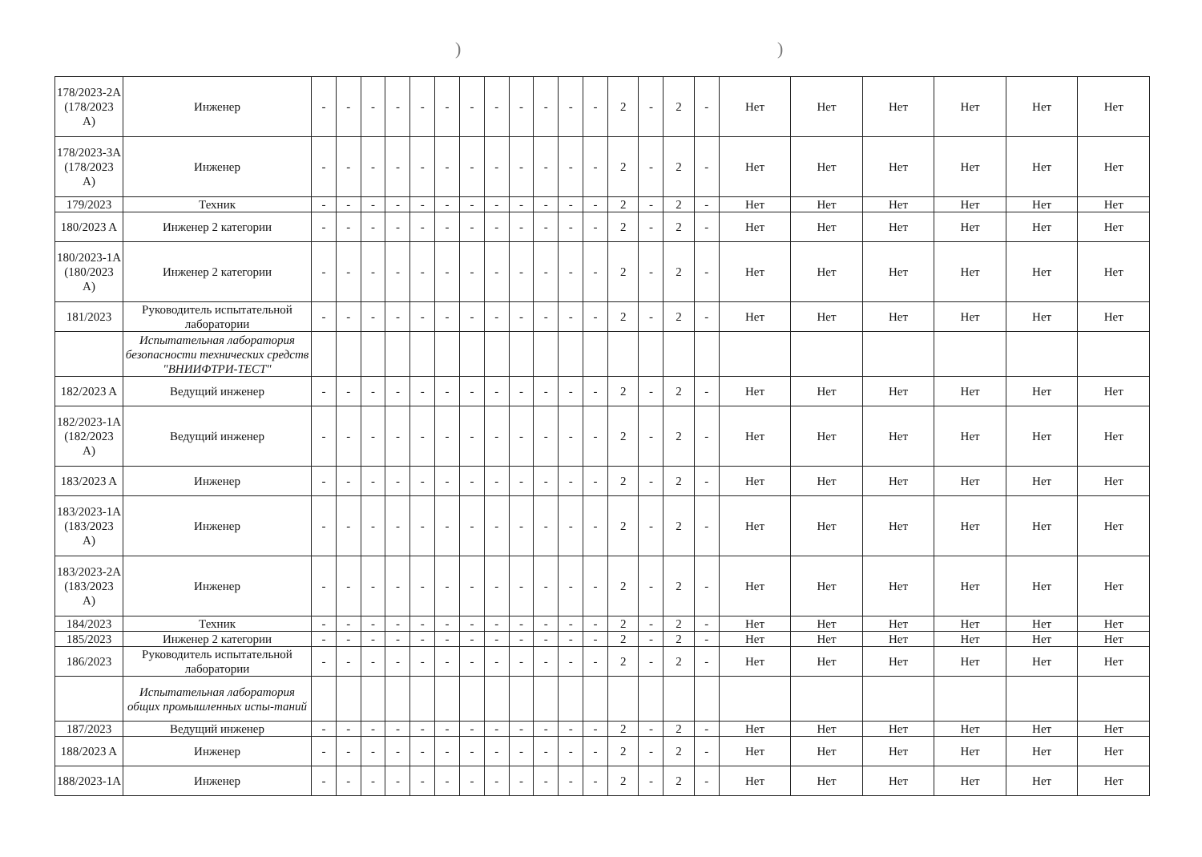))
| 178/2023-2A (178/2023 A) | Инженер | - | - | - | - | - | - | - | - | - | - | - | - | 2 | - | 2 | - | Нет | Нет | Нет | Нет | Нет | Нет |
| 178/2023-3A (178/2023 A) | Инженер | - | - | - | - | - | - | - | - | - | - | - | - | 2 | - | 2 | - | Нет | Нет | Нет | Нет | Нет | Нет |
| 179/2023 | Техник | - | - | - | - | - | - | - | - | - | - | - | - | 2 | - | 2 | - | Нет | Нет | Нет | Нет | Нет | Нет |
| 180/2023 A | Инженер 2 категории | - | - | - | - | - | - | - | - | - | - | - | - | 2 | - | 2 | - | Нет | Нет | Нет | Нет | Нет | Нет |
| 180/2023-1A (180/2023 A) | Инженер 2 категории | - | - | - | - | - | - | - | - | - | - | - | - | 2 | - | 2 | - | Нет | Нет | Нет | Нет | Нет | Нет |
| 181/2023 | Руководитель испытательной лаборатории | - | - | - | - | - | - | - | - | - | - | - | - | 2 | - | 2 | - | Нет | Нет | Нет | Нет | Нет | Нет |
| | Испытательная лаборатория безопасности технических средств "ВНИИФТРИ-ТЕСТ" | | | | | | | | | | | | | | | | | | | | | | |
| 182/2023 A | Ведущий инженер | - | - | - | - | - | - | - | - | - | - | - | - | 2 | - | 2 | - | Нет | Нет | Нет | Нет | Нет | Нет |
| 182/2023-1A (182/2023 A) | Ведущий инженер | - | - | - | - | - | - | - | - | - | - | - | - | 2 | - | 2 | - | Нет | Нет | Нет | Нет | Нет | Нет |
| 183/2023 A | Инженер | - | - | - | - | - | - | - | - | - | - | - | - | 2 | - | 2 | - | Нет | Нет | Нет | Нет | Нет | Нет |
| 183/2023-1A (183/2023 A) | Инженер | - | - | - | - | - | - | - | - | - | - | - | - | 2 | - | 2 | - | Нет | Нет | Нет | Нет | Нет | Нет |
| 183/2023-2A (183/2023 A) | Инженер | - | - | - | - | - | - | - | - | - | - | - | - | 2 | - | 2 | - | Нет | Нет | Нет | Нет | Нет | Нет |
| 184/2023 | Техник | - | - | - | - | - | - | - | - | - | - | - | - | 2 | - | 2 | - | Нет | Нет | Нет | Нет | Нет | Нет |
| 185/2023 | Инженер 2 категории | - | - | - | - | - | - | - | - | - | - | - | - | 2 | - | 2 | - | Нет | Нет | Нет | Нет | Нет | Нет |
| 186/2023 | Руководитель испытательной лаборатории | - | - | - | - | - | - | - | - | - | - | - | - | 2 | - | 2 | - | Нет | Нет | Нет | Нет | Нет | Нет |
| | Испытательная лаборатория общих промышленных испы-таний | | | | | | | | | | | | | | | | | | | | | | |
| 187/2023 | Ведущий инженер | - | - | - | - | - | - | - | - | - | - | - | - | 2 | - | 2 | - | Нет | Нет | Нет | Нет | Нет | Нет |
| 188/2023 A | Инженер | - | - | - | - | - | - | - | - | - | - | - | - | 2 | - | 2 | - | Нет | Нет | Нет | Нет | Нет | Нет |
| 188/2023-1A | Инженер | - | - | - | - | - | - | - | - | - | - | - | - | 2 | - | 2 | - | Нет | Нет | Нет | Нет | Нет | Нет |